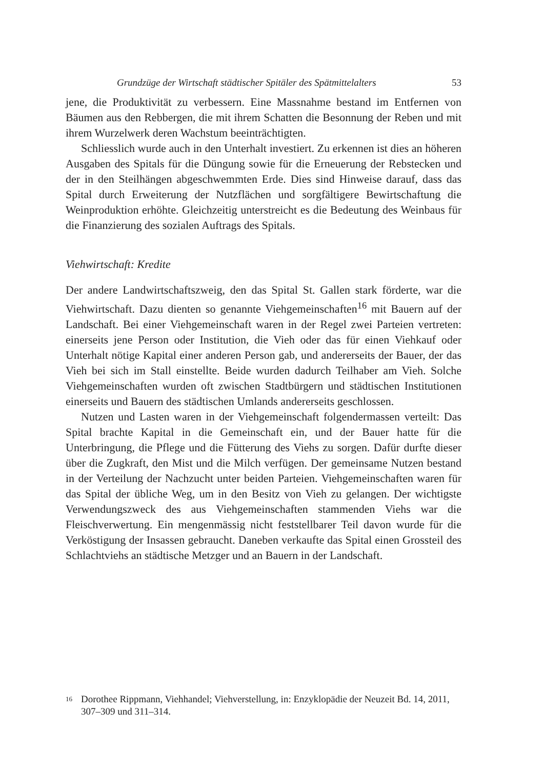Grundzüge der Wirtschaft städtischer Spitäler des Spätmittelalters 53
jene, die Produktivität zu verbessern. Eine Massnahme bestand im Entfernen von Bäumen aus den Rebbergen, die mit ihrem Schatten die Besonnung der Reben und mit ihrem Wurzelwerk deren Wachstum beeinträchtigten.
Schliesslich wurde auch in den Unterhalt investiert. Zu erkennen ist dies an höheren Ausgaben des Spitals für die Düngung sowie für die Erneuerung der Rebstecken und der in den Steilhängen abgeschwemmten Erde. Dies sind Hinweise darauf, dass das Spital durch Erweiterung der Nutzflächen und sorgfältigere Bewirtschaftung die Weinproduktion erhöhte. Gleichzeitig unterstreicht es die Bedeutung des Weinbaus für die Finanzierung des sozialen Auftrags des Spitals.
Viehwirtschaft: Kredite
Der andere Landwirtschaftszweig, den das Spital St. Gallen stark förderte, war die Viehwirtschaft. Dazu dienten so genannte Viehgemeinschaften<sup>16</sup> mit Bauern auf der Landschaft. Bei einer Viehgemeinschaft waren in der Regel zwei Parteien vertreten: einerseits jene Person oder Institution, die Vieh oder das für einen Viehkauf oder Unterhalt nötige Kapital einer anderen Person gab, und andererseits der Bauer, der das Vieh bei sich im Stall einstellte. Beide wurden dadurch Teilhaber am Vieh. Solche Viehgemeinschaften wurden oft zwischen Stadtbürgern und städtischen Institutionen einerseits und Bauern des städtischen Umlands andererseits geschlossen.
Nutzen und Lasten waren in der Viehgemeinschaft folgendermassen verteilt: Das Spital brachte Kapital in die Gemeinschaft ein, und der Bauer hatte für die Unterbringung, die Pflege und die Fütterung des Viehs zu sorgen. Dafür durfte dieser über die Zugkraft, den Mist und die Milch verfügen. Der gemeinsame Nutzen bestand in der Verteilung der Nachzucht unter beiden Parteien. Viehgemeinschaften waren für das Spital der übliche Weg, um in den Besitz von Vieh zu gelangen. Der wichtigste Verwendungszweck des aus Viehgemeinschaften stammenden Viehs war die Fleischverwertung. Ein mengenmässig nicht feststellbarer Teil davon wurde für die Verköstigung der Insassen gebraucht. Daneben verkaufte das Spital einen Grossteil des Schlachtviehs an städtische Metzger und an Bauern in der Landschaft.
16
Dorothee Rippmann, Viehhandel; Viehverstellung, in: Enzyklopädie der Neuzeit Bd. 14, 2011, 307–309 und 311–314.